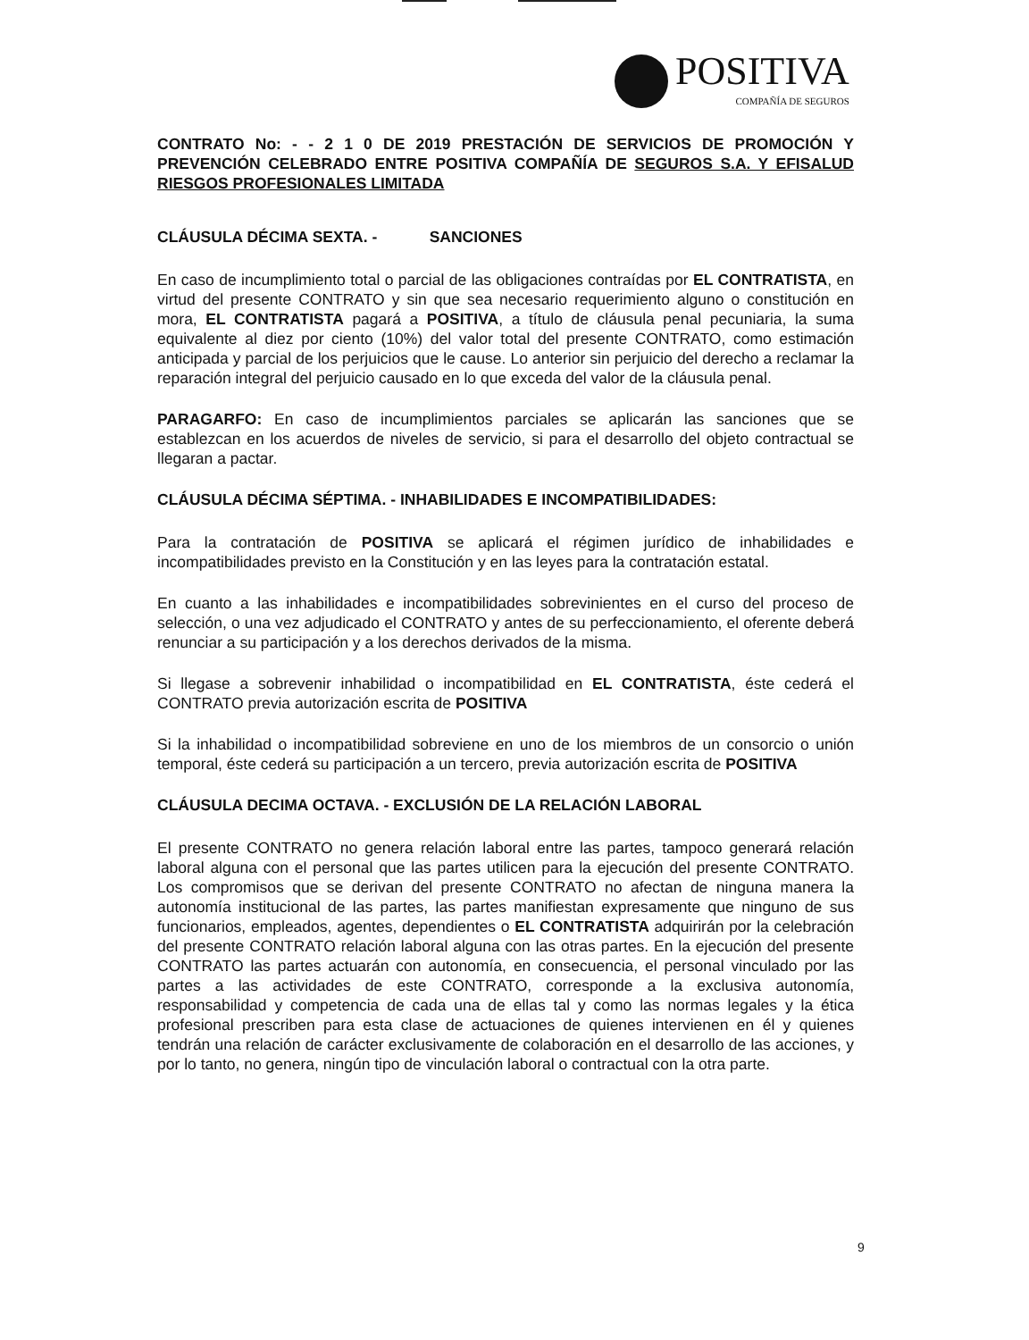POSITIVA
COMPAÑÍA DE SEGUROS
CONTRATO No: - - 2 1 0 DE 2019 PRESTACIÓN DE SERVICIOS DE PROMOCIÓN Y PREVENCIÓN CELEBRADO ENTRE POSITIVA COMPAÑÍA DE SEGUROS S.A. Y EFISALUD RIESGOS PROFESIONALES LIMITADA
CLÁUSULA DÉCIMA SEXTA. - SANCIONES
En caso de incumplimiento total o parcial de las obligaciones contraídas por EL CONTRATISTA, en virtud del presente CONTRATO y sin que sea necesario requerimiento alguno o constitución en mora, EL CONTRATISTA pagará a POSITIVA, a título de cláusula penal pecuniaria, la suma equivalente al diez por ciento (10%) del valor total del presente CONTRATO, como estimación anticipada y parcial de los perjuicios que le cause. Lo anterior sin perjuicio del derecho a reclamar la reparación integral del perjuicio causado en lo que exceda del valor de la cláusula penal.
PARAGARFO: En caso de incumplimientos parciales se aplicarán las sanciones que se establezcan en los acuerdos de niveles de servicio, si para el desarrollo del objeto contractual se llegaran a pactar.
CLÁUSULA DÉCIMA SÉPTIMA. - INHABILIDADES E INCOMPATIBILIDADES:
Para la contratación de POSITIVA se aplicará el régimen jurídico de inhabilidades e incompatibilidades previsto en la Constitución y en las leyes para la contratación estatal.
En cuanto a las inhabilidades e incompatibilidades sobrevinientes en el curso del proceso de selección, o una vez adjudicado el CONTRATO y antes de su perfeccionamiento, el oferente deberá renunciar a su participación y a los derechos derivados de la misma.
Si llegase a sobrevenir inhabilidad o incompatibilidad en EL CONTRATISTA, éste cederá el CONTRATO previa autorización escrita de POSITIVA
Si la inhabilidad o incompatibilidad sobreviene en uno de los miembros de un consorcio o unión temporal, éste cederá su participación a un tercero, previa autorización escrita de POSITIVA
CLÁUSULA DECIMA OCTAVA. - EXCLUSIÓN DE LA RELACIÓN LABORAL
El presente CONTRATO no genera relación laboral entre las partes, tampoco generará relación laboral alguna con el personal que las partes utilicen para la ejecución del presente CONTRATO. Los compromisos que se derivan del presente CONTRATO no afectan de ninguna manera la autonomía institucional de las partes, las partes manifiestan expresamente que ninguno de sus funcionarios, empleados, agentes, dependientes o EL CONTRATISTA adquirirán por la celebración del presente CONTRATO relación laboral alguna con las otras partes. En la ejecución del presente CONTRATO las partes actuarán con autonomía, en consecuencia, el personal vinculado por las partes a las actividades de este CONTRATO, corresponde a la exclusiva autonomía, responsabilidad y competencia de cada una de ellas tal y como las normas legales y la ética profesional prescriben para esta clase de actuaciones de quienes intervienen en él y quienes tendrán una relación de carácter exclusivamente de colaboración en el desarrollo de las acciones, y por lo tanto, no genera, ningún tipo de vinculación laboral o contractual con la otra parte.
9